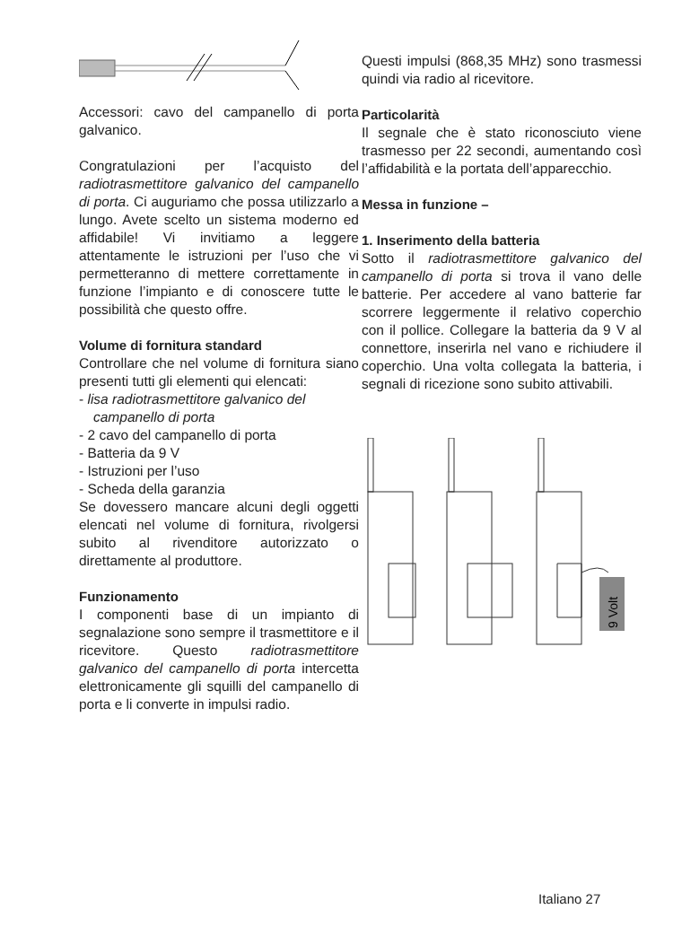Accessori: cavo del campanello di porta galvanico.
Congratulazioni per l’acquisto del radiotrasmettitore galvanico del campanello di porta. Ci auguriamo che possa utilizzarlo a lungo. Avete scelto un sistema moderno ed affidabile! Vi invitiamo a leggere attentamente le istruzioni per l’uso che vi permetteranno di mettere correttamente in funzione l’impianto e di conoscere tutte le possibilità che questo offre.
Volume di fornitura standard
Controllare che nel volume di fornitura siano presenti tutti gli elementi qui elencati:
- lisa radiotrasmettitore galvanico del campanello di porta
- 2 cavo del campanello di porta
- Batteria da 9 V
- Istruzioni per l’uso
- Scheda della garanzia
Se dovessero mancare alcuni degli oggetti elencati nel volume di fornitura, rivolgersi subito al rivenditore autorizzato o direttamente al produttore.
Funzionamento
I componenti base di un impianto di segnalazione sono sempre il trasmettitore e il ricevitore. Questo radiotrasmettitore galvanico del campanello di porta intercetta elettronicamente gli squilli del campanello di porta e li converte in impulsi radio.
Questi impulsi (868,35 MHz) sono trasmessi quindi via radio al ricevitore.
Particolarità
Il segnale che è stato riconosciuto viene trasmesso per 22 secondi, aumentando così l’affidabilità e la portata dell’apparecchio.
Messa in funzione –
1. Inserimento della batteria
Sotto il radiotrasmettitore galvanico del campanello di porta si trova il vano delle batterie. Per accedere al vano batterie far scorrere leggermente il relativo coperchio con il pollice. Collegare la batteria da 9 V al connettore, inserirla nel vano e richiudere il coperchio. Una volta collegata la batteria, i segnali di ricezione sono subito attivabili.
9 Volt
Italiano 27